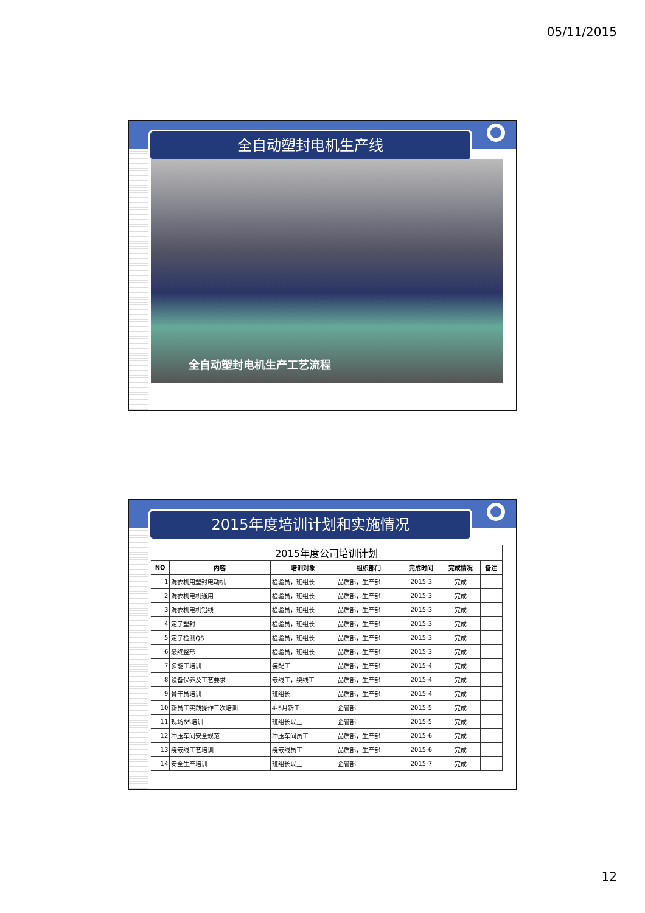05/11/2015
全自动塑封电机生产线
全自动塑封电机生产工艺流程
2015年度培训计划和实施情况
| 2015年度公司培训计划 | | | | | | |
| --- | --- | --- | --- | --- | --- | --- |
| NO | 内容 | 培训对象 | 组织部门 | 完成时间 | 完成情况 | 备注 |
| 1 | 洗衣机用塑封电动机 | 检验员，班组长 | 品质部，生产部 | 2015-3 | 完成 | |
| 2 | 洗衣机电机通用 | 检验员，班组长 | 品质部，生产部 | 2015-3 | 完成 | |
| 3 | 洗衣机电机铝线 | 检验员，班组长 | 品质部，生产部 | 2015-3 | 完成 | |
| 4 | 定子塑封 | 检验员，班组长 | 品质部，生产部 | 2015-3 | 完成 | |
| 5 | 定子检测QS | 检验员，班组长 | 品质部，生产部 | 2015-3 | 完成 | |
| 6 | 最终整形 | 检验员，班组长 | 品质部，生产部 | 2015-3 | 完成 | |
| 7 | 多能工培训 | 装配工 | 品质部，生产部 | 2015-4 | 完成 | |
| 8 | 设备保养及工艺要求 | 嵌线工，绕线工 | 品质部，生产部 | 2015-4 | 完成 | |
| 9 | 骨干员培训 | 班组长 | 品质部，生产部 | 2015-4 | 完成 | |
| 10 | 新员工实践操作二次培训 | 4-5月新工 | 企管部 | 2015-5 | 完成 | |
| 11 | 现场6S培训 | 班组长以上 | 企管部 | 2015-5 | 完成 | |
| 12 | 冲压车间安全规范 | 冲压车间员工 | 品质部，生产部 | 2015-6 | 完成 | |
| 13 | 绕嵌线工艺培训 | 绕嵌线员工 | 品质部，生产部 | 2015-6 | 完成 | |
| 14 | 安全生产培训 | 班组长以上 | 企管部 | 2015-7 | 完成 | |
12